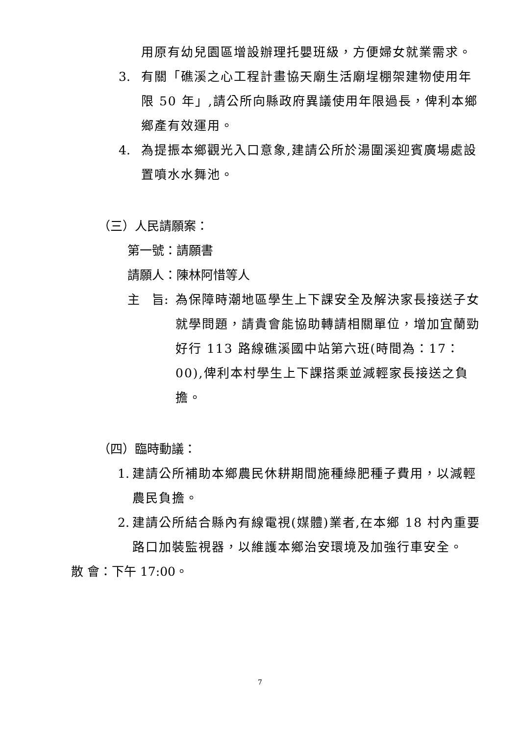用原有幼兒園區增設辦理托嬰班級，方便婦女就業需求。
3. 有關「礁溪之心工程計畫協天廟生活廟埕棚架建物使用年限 50 年」,請公所向縣政府異議使用年限過長，俾利本鄉鄉產有效運用。
4. 為提振本鄉觀光入口意象,建請公所於湯圍溪迎賓廣場處設置噴水水舞池。
（三）人民請願案：
第一號：請願書
請願人：陳林阿惜等人
主　旨: 為保障時潮地區學生上下課安全及解決家長接送子女就學問題，請貴會能協助轉請相關單位，增加宜蘭勁好行 113 路線礁溪國中站第六班(時間為：17：00),俾利本村學生上下課搭乘並減輕家長接送之負擔。
（四）臨時動議：
1. 建請公所補助本鄉農民休耕期間施種綠肥種子費用，以減輕農民負擔。
2. 建請公所結合縣內有線電視(媒體)業者,在本鄉 18 村內重要路口加裝監視器，以維護本鄉治安環境及加強行車安全。
散 會：下午 17:00。
7